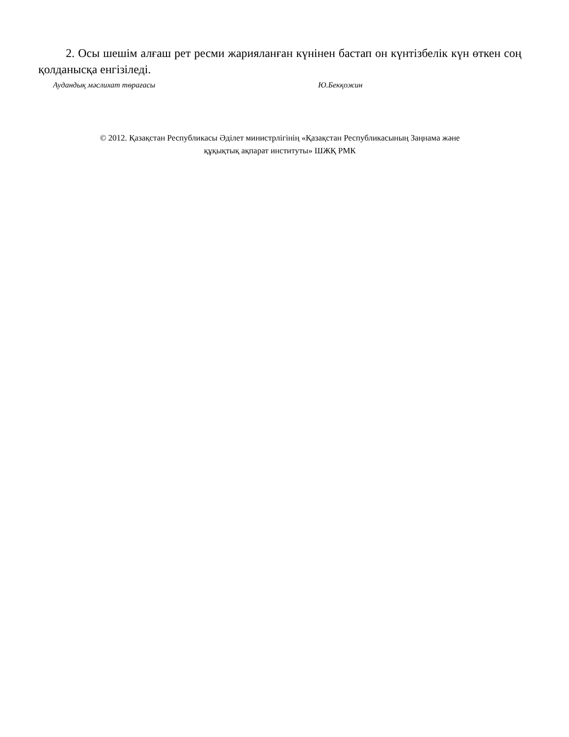2. Осы шешім алғаш рет ресми жарияланған күнінен бастап он күнтізбелік күн өткен соң қолданысқа енгізіледі.
Аудандық мәслихат төрағасы Ю.Бекқожин
© 2012. Қазақстан Республикасы Әділет министрлігінің «Қазақстан Республикасының Заңнама және
құқықтық ақпарат институты» ШЖҚ РМК